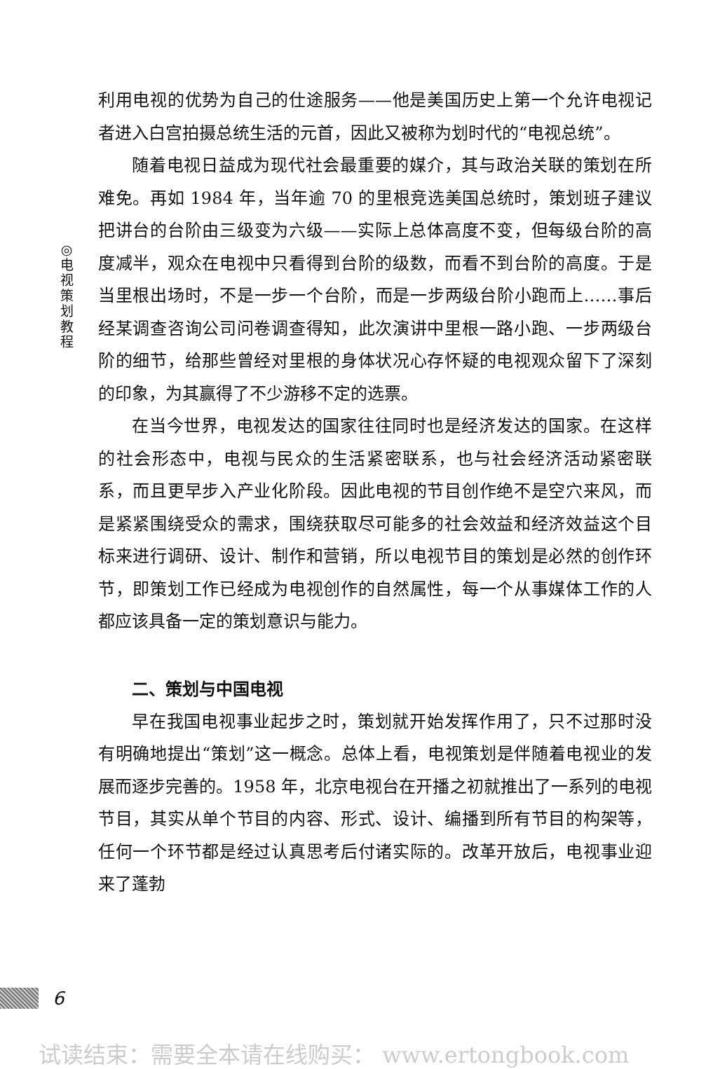◎
电
视
策
划
教
程
利用电视的优势为自己的仕途服务——他是美国历史上第一个允许电视记者进入白宫拍摄总统生活的元首，因此又被称为划时代的“电视总统”。
随着电视日益成为现代社会最重要的媒介，其与政治关联的策划在所难免。再如 1984 年，当年逾 70 的里根竞选美国总统时，策划班子建议把讲台的台阶由三级变为六级——实际上总体高度不变，但每级台阶的高度减半，观众在电视中只看得到台阶的级数，而看不到台阶的高度。于是当里根出场时，不是一步一个台阶，而是一步两级台阶小跑而上……事后经某调查咨询公司问卷调查得知，此次演讲中里根一路小跑、一步两级台阶的细节，给那些曾经对里根的身体状况心存怀疑的电视观众留下了深刻的印象，为其赢得了不少游移不定的选票。
在当今世界，电视发达的国家往往同时也是经济发达的国家。在这样的社会形态中，电视与民众的生活紧密联系，也与社会经济活动紧密联系，而且更早步入产业化阶段。因此电视的节目创作绝不是空穴来风，而是紧紧围绕受众的需求，围绕获取尽可能多的社会效益和经济效益这个目标来进行调研、设计、制作和营销，所以电视节目的策划是必然的创作环节，即策划工作已经成为电视创作的自然属性，每一个从事媒体工作的人都应该具备一定的策划意识与能力。
二、策划与中国电视
早在我国电视事业起步之时，策划就开始发挥作用了，只不过那时没有明确地提出“策划”这一概念。总体上看，电视策划是伴随着电视业的发展而逐步完善的。1958 年，北京电视台在开播之初就推出了一系列的电视节目，其实从单个节目的内容、形式、设计、编播到所有节目的构架等，任何一个环节都是经过认真思考后付诸实际的。改革开放后，电视事业迎来了蓬勃
6
试读结束：需要全本请在线购买： www.ertongbook.com